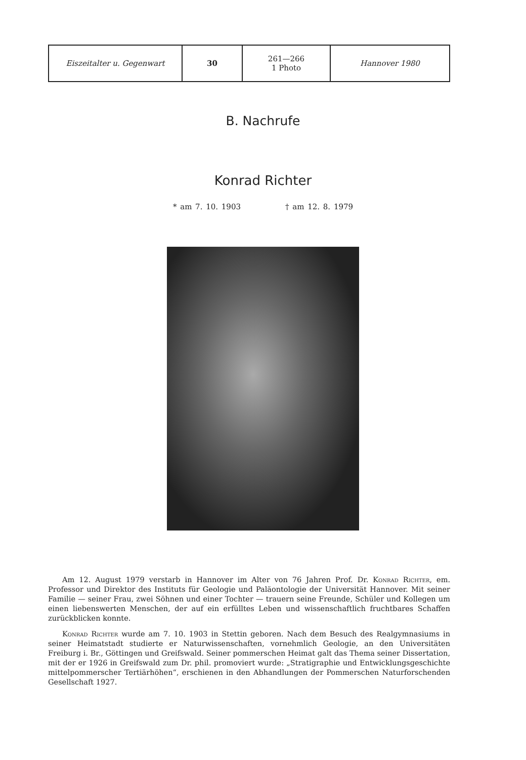| Eiszeitalter u. Gegenwart | 30 | 261—266 1 Photo | Hannover 1980 |
B. Nachrufe
Konrad Richter
* am 7. 10. 1903 † am 12. 8. 1979
Am 12. August 1979 verstarb in Hannover im Alter von 76 Jahren Prof. Dr. Konrad Richter, em. Professor und Direktor des Instituts für Geologie und Paläontologie der Universität Hannover. Mit seiner Familie — seiner Frau, zwei Söhnen und einer Tochter — trauern seine Freunde, Schüler und Kollegen um einen liebenswerten Menschen, der auf ein erfülltes Leben und wissenschaftlich fruchtbares Schaffen zurückblicken konnte.
Konrad Richter wurde am 7. 10. 1903 in Stettin geboren. Nach dem Besuch des Realgymnasiums in seiner Heimatstadt studierte er Naturwissenschaften, vornehmlich Geologie, an den Universitäten Freiburg i. Br., Göttingen und Greifswald. Seiner pommerschen Heimat galt das Thema seiner Dissertation, mit der er 1926 in Greifswald zum Dr. phil. promoviert wurde: „Stratigraphie und Entwicklungsgeschichte mittelpommerscher Tertiärhöhen“, erschienen in den Abhandlungen der Pommerschen Naturforschenden Gesellschaft 1927.